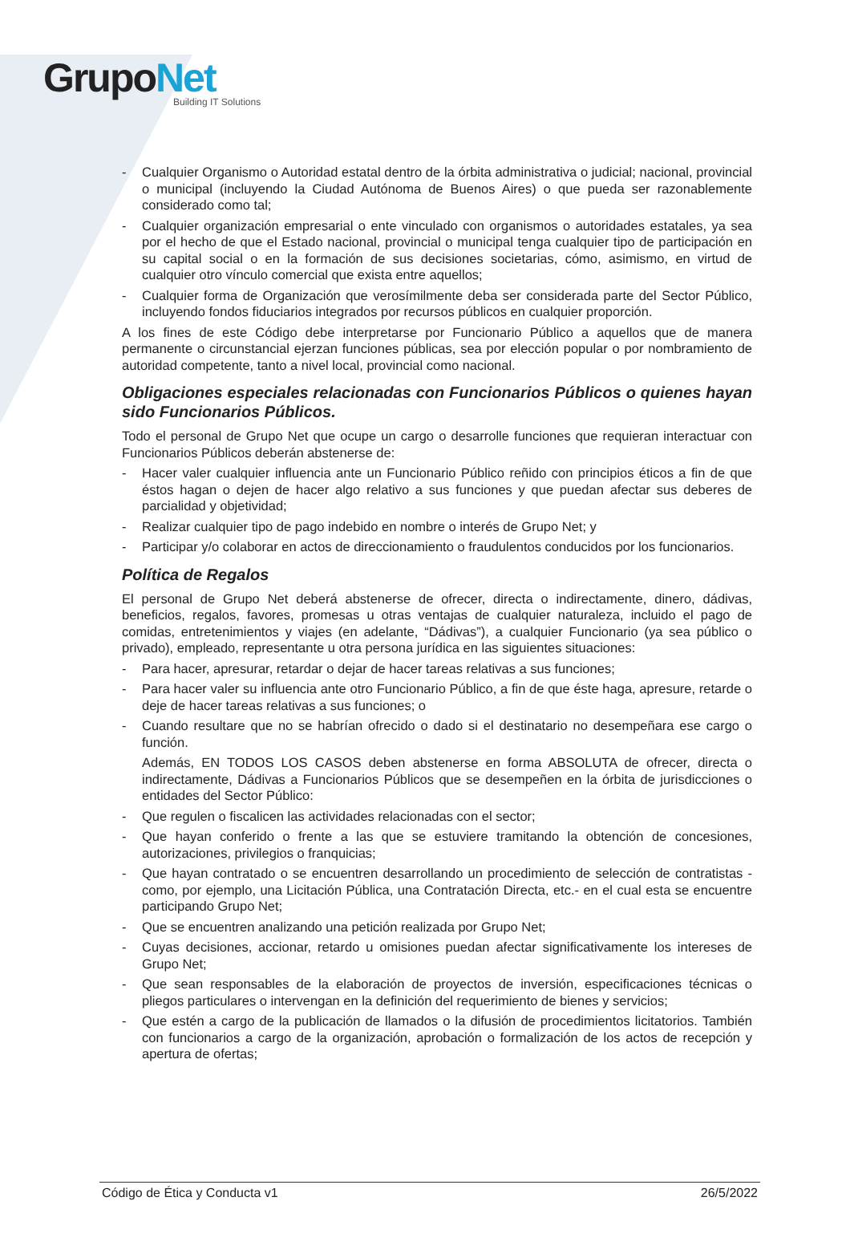GrupoNet
Building IT Solutions
- Cualquier Organismo o Autoridad estatal dentro de la órbita administrativa o judicial; nacional, provincial o municipal (incluyendo la Ciudad Autónoma de Buenos Aires) o que pueda ser razonablemente considerado como tal;
- Cualquier organización empresarial o ente vinculado con organismos o autoridades estatales, ya sea por el hecho de que el Estado nacional, provincial o municipal tenga cualquier tipo de participación en su capital social o en la formación de sus decisiones societarias, cómo, asimismo, en virtud de cualquier otro vínculo comercial que exista entre aquellos;
- Cualquier forma de Organización que verosímilmente deba ser considerada parte del Sector Público, incluyendo fondos fiduciarios integrados por recursos públicos en cualquier proporción.
A los fines de este Código debe interpretarse por Funcionario Público a aquellos que de manera permanente o circunstancial ejerzan funciones públicas, sea por elección popular o por nombramiento de autoridad competente, tanto a nivel local, provincial como nacional.
Obligaciones especiales relacionadas con Funcionarios Públicos o quienes hayan sido Funcionarios Públicos.
Todo el personal de Grupo Net que ocupe un cargo o desarrolle funciones que requieran interactuar con Funcionarios Públicos deberán abstenerse de:
- Hacer valer cualquier influencia ante un Funcionario Público reñido con principios éticos a fin de que éstos hagan o dejen de hacer algo relativo a sus funciones y que puedan afectar sus deberes de parcialidad y objetividad;
- Realizar cualquier tipo de pago indebido en nombre o interés de Grupo Net; y
- Participar y/o colaborar en actos de direccionamiento o fraudulentos conducidos por los funcionarios.
Política de Regalos
El personal de Grupo Net deberá abstenerse de ofrecer, directa o indirectamente, dinero, dádivas, beneficios, regalos, favores, promesas u otras ventajas de cualquier naturaleza, incluido el pago de comidas, entretenimientos y viajes (en adelante, “Dádivas”), a cualquier Funcionario (ya sea público o privado), empleado, representante u otra persona jurídica en las siguientes situaciones:
- Para hacer, apresurar, retardar o dejar de hacer tareas relativas a sus funciones;
- Para hacer valer su influencia ante otro Funcionario Público, a fin de que éste haga, apresure, retarde o deje de hacer tareas relativas a sus funciones; o
- Cuando resultare que no se habrían ofrecido o dado si el destinatario no desempeñara ese cargo o función.
Además, EN TODOS LOS CASOS deben abstenerse en forma ABSOLUTA de ofrecer, directa o indirectamente, Dádivas a Funcionarios Públicos que se desempeñen en la órbita de jurisdicciones o entidades del Sector Público:
- Que regulen o fiscalicen las actividades relacionadas con el sector;
- Que hayan conferido o frente a las que se estuviere tramitando la obtención de concesiones, autorizaciones, privilegios o franquicias;
- Que hayan contratado o se encuentren desarrollando un procedimiento de selección de contratistas -como, por ejemplo, una Licitación Pública, una Contratación Directa, etc.- en el cual esta se encuentre participando Grupo Net;
- Que se encuentren analizando una petición realizada por Grupo Net;
- Cuyas decisiones, accionar, retardo u omisiones puedan afectar significativamente los intereses de Grupo Net;
- Que sean responsables de la elaboración de proyectos de inversión, especificaciones técnicas o pliegos particulares o intervengan en la definición del requerimiento de bienes y servicios;
- Que estén a cargo de la publicación de llamados o la difusión de procedimientos licitatorios. También con funcionarios a cargo de la organización, aprobación o formalización de los actos de recepción y apertura de ofertas;
Código de Ética y Conducta v1 26/5/2022